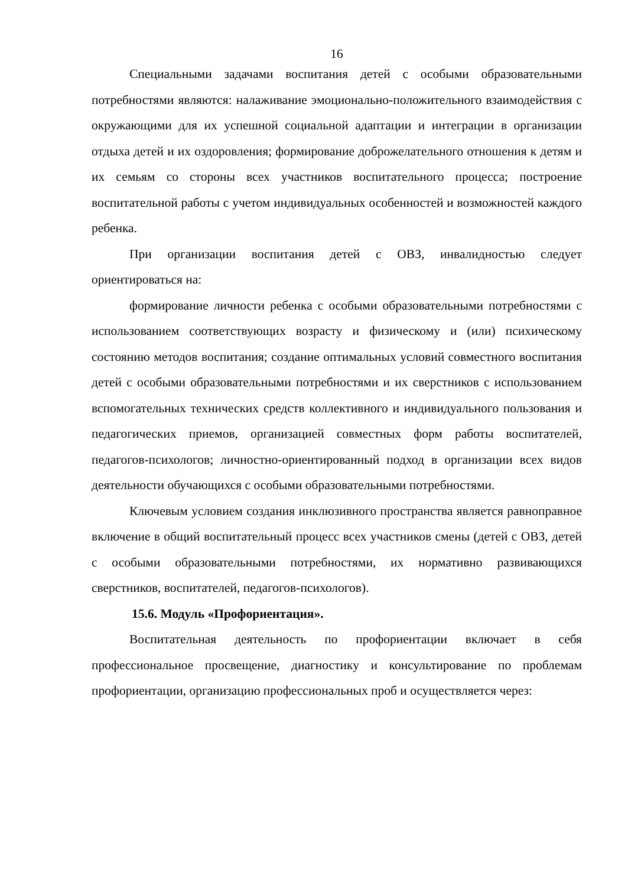16
Специальными задачами воспитания детей с особыми образовательными потребностями являются: налаживание эмоционально-положительного взаимодействия с окружающими для их успешной социальной адаптации и интеграции в организации отдыха детей и их оздоровления; формирование доброжелательного отношения к детям и их семьям со стороны всех участников воспитательного процесса; построение воспитательной работы с учетом индивидуальных особенностей и возможностей каждого ребенка.
При организации воспитания детей с ОВЗ, инвалидностью следует ориентироваться на:
формирование личности ребенка с особыми образовательными потребностями с использованием соответствующих возрасту и физическому и (или) психическому состоянию методов воспитания; создание оптимальных условий совместного воспитания детей с особыми образовательными потребностями и их сверстников с использованием вспомогательных технических средств коллективного и индивидуального пользования и педагогических приемов, организацией совместных форм работы воспитателей, педагогов-психологов; личностно-ориентированный подход в организации всех видов деятельности обучающихся с особыми образовательными потребностями.
Ключевым условием создания инклюзивного пространства является равноправное включение в общий воспитательный процесс всех участников смены (детей с ОВЗ, детей с особыми образовательными потребностями, их нормативно развивающихся сверстников, воспитателей, педагогов-психологов).
15.6. Модуль «Профориентация».
Воспитательная деятельность по профориентации включает в себя профессиональное просвещение, диагностику и консультирование по проблемам профориентации, организацию профессиональных проб и осуществляется через: